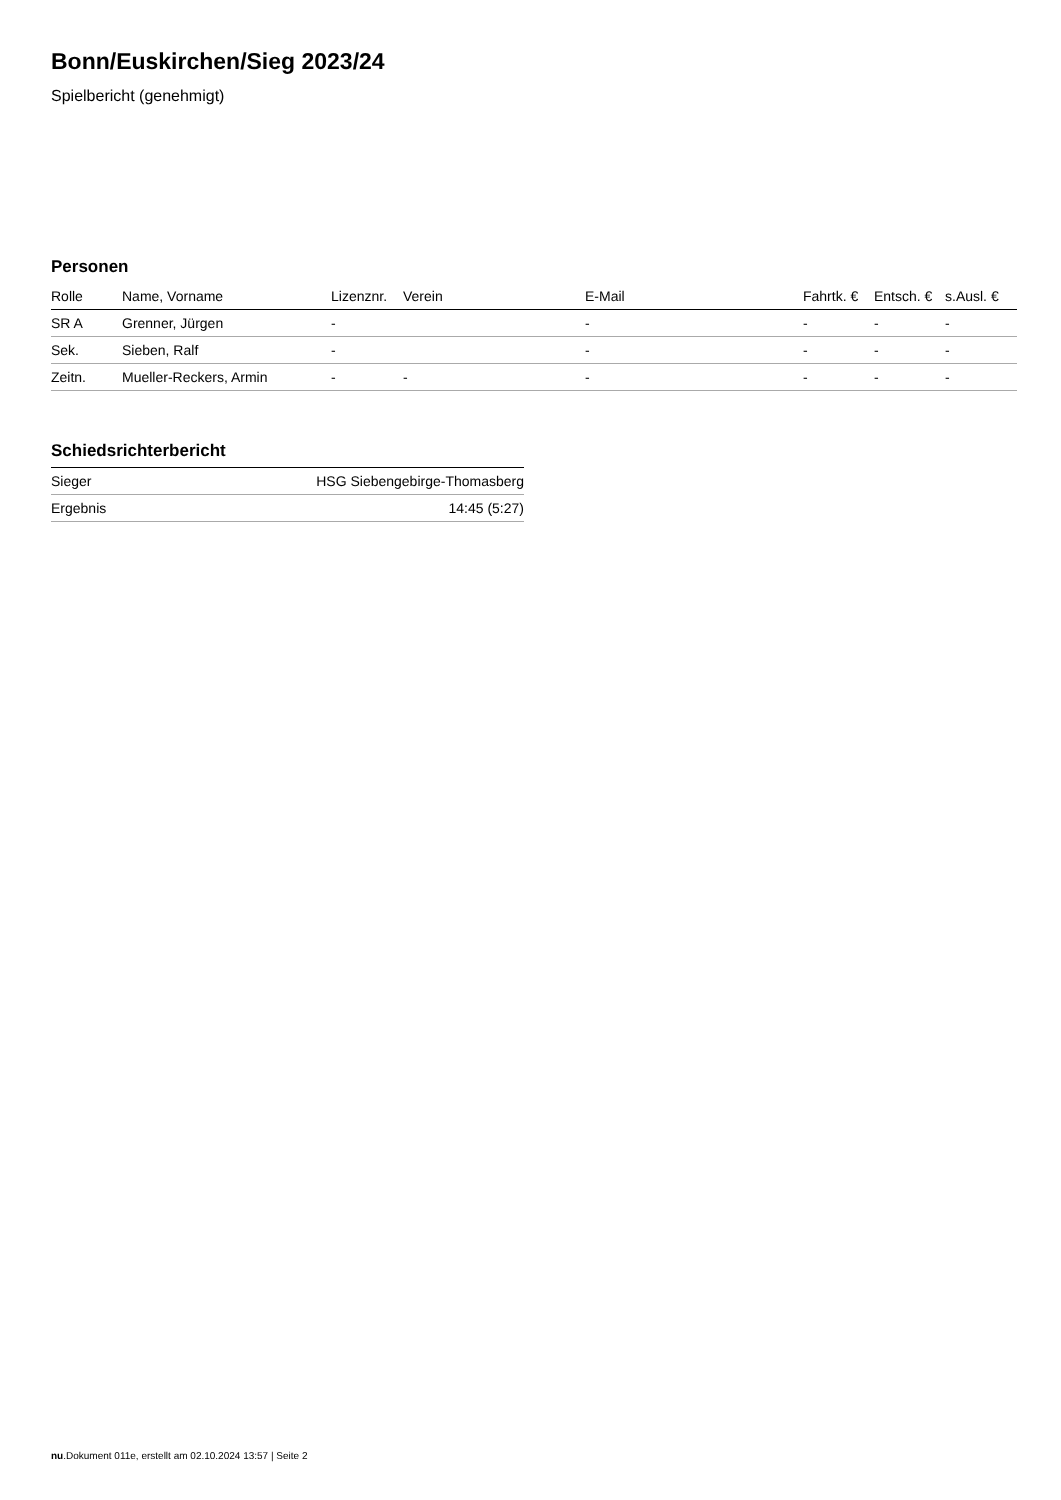Bonn/Euskirchen/Sieg 2023/24
Spielbericht (genehmigt)
Personen
| Rolle | Name, Vorname | Lizenznr. | Verein | E-Mail | Fahrtk. € | Entsch. € | s.Ausl. € |
| --- | --- | --- | --- | --- | --- | --- | --- |
| SR A | Grenner, Jürgen | - | | - | - | - | - |
| Sek. | Sieben, Ralf | - | | - | - | - | - |
| Zeitn. | Mueller-Reckers, Armin | - | - | - | - | - | - |
Schiedsrichterbericht
| Sieger | HSG Siebengebirge-Thomasberg |
| Ergebnis | 14:45 (5:27) |
nu.Dokument 011e, erstellt am 02.10.2024 13:57 | Seite 2